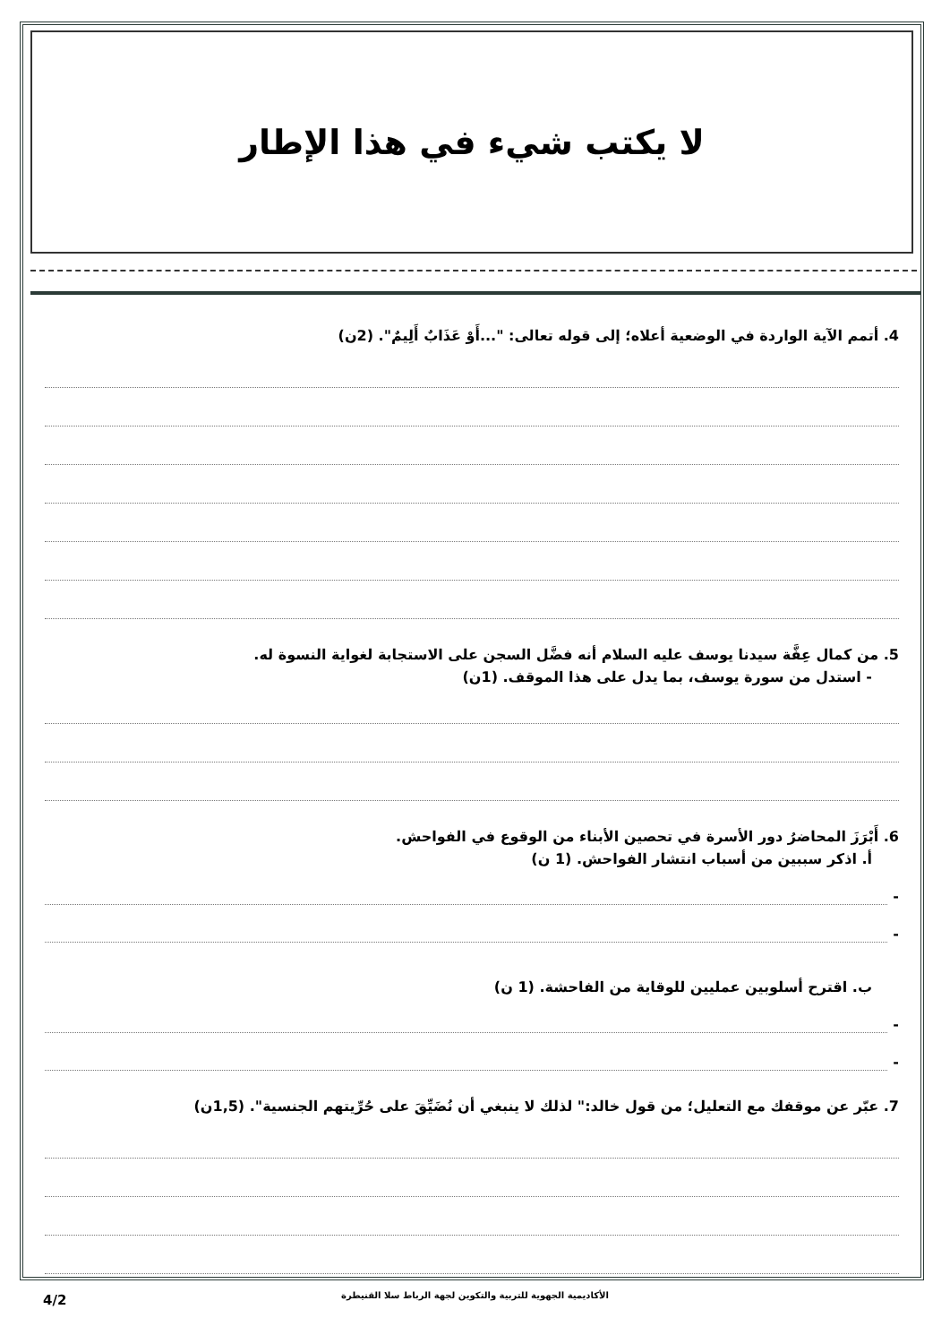لا يكتب شيء في هذا الإطار
4. أتمم الآية الواردة في الوضعية أعلاه؛ إلى قوله تعالى: "...أَوْ عَذَابٌ أَلِيمٌ". (2ن)
5. من كمال عِفَّة سيدنا يوسف عليه السلام أنه فضَّل السجن على الاستجابة لغواية النسوة له.
- استدل من سورة يوسف، بما يدل على هذا الموقف. (1ن)
6. أَبْرَزَ المحاضرُ دور الأسرة في تحصين الأبناء من الوقوع في الفواحش.
أ. اذكر سببين من أسباب انتشار الفواحش. (1 ن)
-
-
ب. اقترح أسلوبين عمليين للوقاية من الفاحشة. (1 ن)
-
-
7. عبّر عن موقفك مع التعليل؛ من قول خالد:" لذلك لا ينبغي أن نُضَيِّقَ على حُرِّيتهم الجنسية". (1,5ن)
الأكاديمية الجهوية للتربية والتكوين لجهة الرباط سلا القنيطرة
4/2